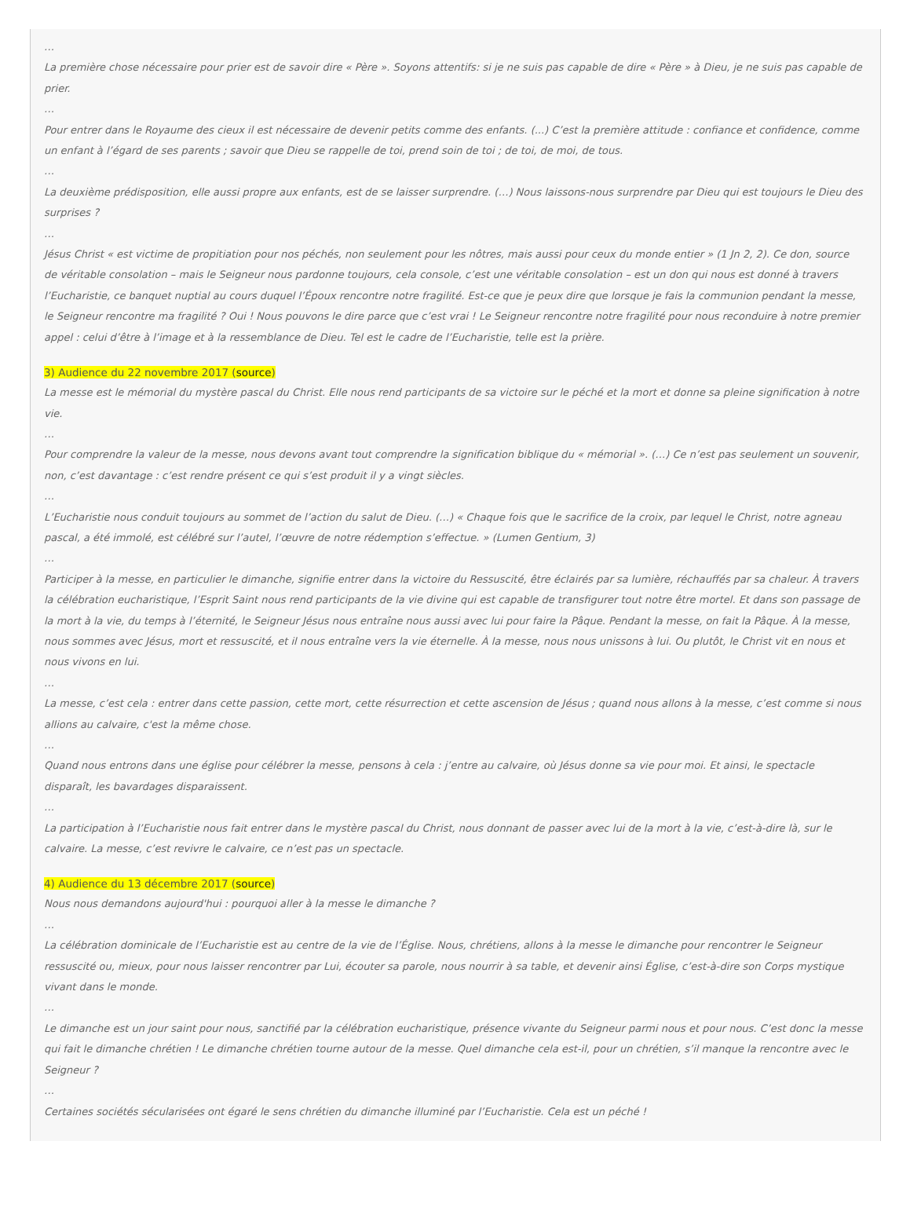…
La première chose nécessaire pour prier est de savoir dire « Père ». Soyons attentifs: si je ne suis pas capable de dire « Père » à Dieu, je ne suis pas capable de prier.
…
Pour entrer dans le Royaume des cieux il est nécessaire de devenir petits comme des enfants. (...) C’est la première attitude : confiance et confidence, comme un enfant à l’égard de ses parents ; savoir que Dieu se rappelle de toi, prend soin de toi ; de toi, de moi, de tous.
…
La deuxième prédisposition, elle aussi propre aux enfants, est de se laisser surprendre. (…) Nous laissons-nous surprendre par Dieu qui est toujours le Dieu des surprises ?
…
Jésus Christ « est victime de propitiation pour nos péchés, non seulement pour les nôtres, mais aussi pour ceux du monde entier » (1 Jn 2, 2). Ce don, source de véritable consolation – mais le Seigneur nous pardonne toujours, cela console, c’est une véritable consolation – est un don qui nous est donné à travers l’Eucharistie, ce banquet nuptial au cours duquel l’Époux rencontre notre fragilité. Est-ce que je peux dire que lorsque je fais la communion pendant la messe, le Seigneur rencontre ma fragilité ? Oui ! Nous pouvons le dire parce que c’est vrai ! Le Seigneur rencontre notre fragilité pour nous reconduire à notre premier appel : celui d’être à l’image et à la ressemblance de Dieu. Tel est le cadre de l’Eucharistie, telle est la prière.
3) Audience du 22 novembre 2017 (source)
La messe est le mémorial du mystère pascal du Christ. Elle nous rend participants de sa victoire sur le péché et la mort et donne sa pleine signification à notre vie.
…
Pour comprendre la valeur de la messe, nous devons avant tout comprendre la signification biblique du « mémorial ». (…) Ce n’est pas seulement un souvenir, non, c’est davantage : c’est rendre présent ce qui s’est produit il y a vingt siècles.
…
L’Eucharistie nous conduit toujours au sommet de l’action du salut de Dieu. (…) « Chaque fois que le sacrifice de la croix, par lequel le Christ, notre agneau pascal, a été immolé, est célébré sur l’autel, l’œuvre de notre rédemption s’effectue. » (Lumen Gentium, 3)
…
Participer à la messe, en particulier le dimanche, signifie entrer dans la victoire du Ressuscité, être éclairés par sa lumière, réchauffés par sa chaleur. À travers la célébration eucharistique, l’Esprit Saint nous rend participants de la vie divine qui est capable de transfigurer tout notre être mortel. Et dans son passage de la mort à la vie, du temps à l’éternité, le Seigneur Jésus nous entraîne nous aussi avec lui pour faire la Pâque. Pendant la messe, on fait la Pâque. À la messe, nous sommes avec Jésus, mort et ressuscité, et il nous entraîne vers la vie éternelle. À la messe, nous nous unissons à lui. Ou plutôt, le Christ vit en nous et nous vivons en lui.
…
La messe, c’est cela : entrer dans cette passion, cette mort, cette résurrection et cette ascension de Jésus ; quand nous allons à la messe, c’est comme si nous allions au calvaire, c'est la même chose.
…
Quand nous entrons dans une église pour célébrer la messe, pensons à cela : j’entre au calvaire, où Jésus donne sa vie pour moi. Et ainsi, le spectacle disparaît, les bavardages disparaissent.
…
La participation à l’Eucharistie nous fait entrer dans le mystère pascal du Christ, nous donnant de passer avec lui de la mort à la vie, c’est-à-dire là, sur le calvaire. La messe, c’est revivre le calvaire, ce n’est pas un spectacle.
4) Audience du 13 décembre 2017 (source)
Nous nous demandons aujourd'hui : pourquoi aller à la messe le dimanche ?
…
La célébration dominicale de l’Eucharistie est au centre de la vie de l’Église. Nous, chrétiens, allons à la messe le dimanche pour rencontrer le Seigneur ressuscité ou, mieux, pour nous laisser rencontrer par Lui, écouter sa parole, nous nourrir à sa table, et devenir ainsi Église, c’est-à-dire son Corps mystique vivant dans le monde.
…
Le dimanche est un jour saint pour nous, sanctifié par la célébration eucharistique, présence vivante du Seigneur parmi nous et pour nous. C’est donc la messe qui fait le dimanche chrétien ! Le dimanche chrétien tourne autour de la messe. Quel dimanche cela est-il, pour un chrétien, s’il manque la rencontre avec le Seigneur ?
…
Certaines sociétés sécularisées ont égaré le sens chrétien du dimanche illuminé par l’Eucharistie. Cela est un péché !